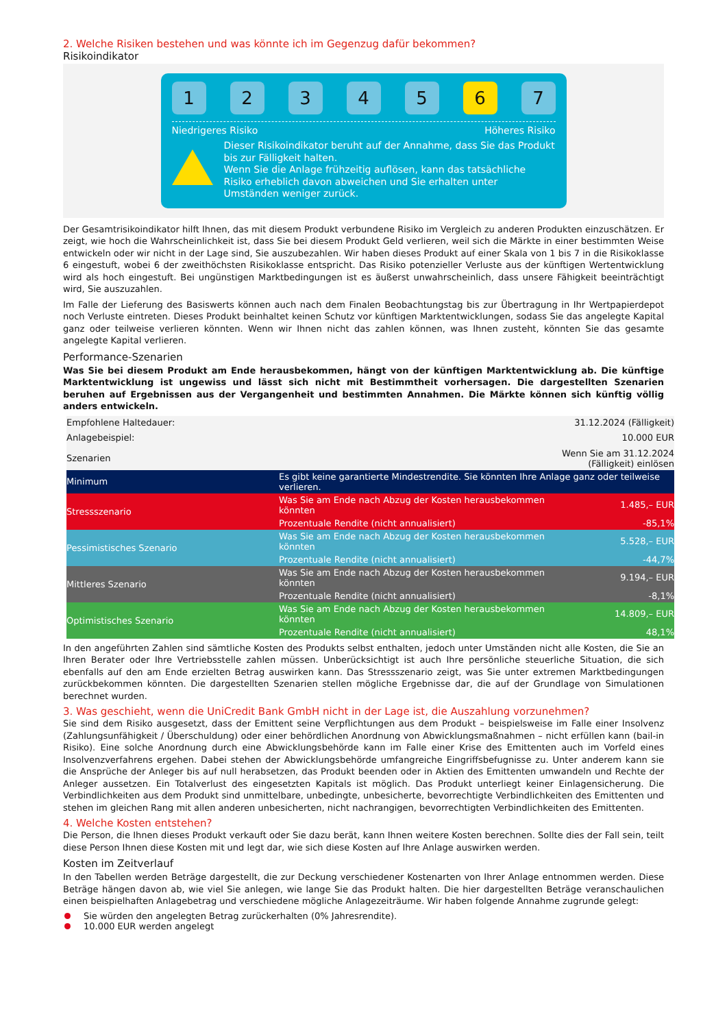2. Welche Risiken bestehen und was könnte ich im Gegenzug dafür bekommen?
Risikoindikator
1 2 3 4 5 6 7
Niedrigeres Risiko Höheres Risiko
Dieser Risikoindikator beruht auf der Annahme, dass Sie das Produkt bis zur Fälligkeit halten.
Wenn Sie die Anlage frühzeitig auflösen, kann das tatsächliche Risiko erheblich davon abweichen und Sie erhalten unter Umständen weniger zurück.
Der Gesamtrisikoindikator hilft Ihnen, das mit diesem Produkt verbundene Risiko im Vergleich zu anderen Produkten einzuschätzen. Er zeigt, wie hoch die Wahrscheinlichkeit ist, dass Sie bei diesem Produkt Geld verlieren, weil sich die Märkte in einer bestimmten Weise entwickeln oder wir nicht in der Lage sind, Sie auszubezahlen. Wir haben dieses Produkt auf einer Skala von 1 bis 7 in die Risikoklasse 6 eingestuft, wobei 6 der zweithöchsten Risikoklasse entspricht. Das Risiko potenzieller Verluste aus der künftigen Wertentwicklung wird als hoch eingestuft. Bei ungünstigen Marktbedingungen ist es äußerst unwahrscheinlich, dass unsere Fähigkeit beeinträchtigt wird, Sie auszuzahlen.
Im Falle der Lieferung des Basiswerts können auch nach dem Finalen Beobachtungstag bis zur Übertragung in Ihr Wertpapierdepot noch Verluste eintreten. Dieses Produkt beinhaltet keinen Schutz vor künftigen Marktentwicklungen, sodass Sie das angelegte Kapital ganz oder teilweise verlieren könnten. Wenn wir Ihnen nicht das zahlen können, was Ihnen zusteht, könnten Sie das gesamte angelegte Kapital verlieren.
Performance-Szenarien
Was Sie bei diesem Produkt am Ende herausbekommen, hängt von der künftigen Marktentwicklung ab. Die künftige Marktentwicklung ist ungewiss und lässt sich nicht mit Bestimmtheit vorhersagen. Die dargestellten Szenarien beruhen auf Ergebnissen aus der Vergangenheit und bestimmten Annahmen. Die Märkte können sich künftig völlig anders entwickeln.
| Empfohlene Haltedauer: | | 31.12.2024 (Fälligkeit) |
| Anlagebeispiel: | | 10.000 EUR |
| Szenarien | | Wenn Sie am 31.12.2024 (Fälligkeit) einlösen |
| Minimum | Es gibt keine garantierte Mindestrendite. Sie könnten Ihre Anlage ganz oder teilweise verlieren. | |
| Stressszenario | Was Sie am Ende nach Abzug der Kosten herausbekommen könnten | 1.485,– EUR |
| | Prozentuale Rendite (nicht annualisiert) | -85,1% |
| Pessimistisches Szenario | Was Sie am Ende nach Abzug der Kosten herausbekommen könnten | 5.528,– EUR |
| | Prozentuale Rendite (nicht annualisiert) | -44,7% |
| Mittleres Szenario | Was Sie am Ende nach Abzug der Kosten herausbekommen könnten | 9.194,– EUR |
| | Prozentuale Rendite (nicht annualisiert) | -8,1% |
| Optimistisches Szenario | Was Sie am Ende nach Abzug der Kosten herausbekommen könnten | 14.809,– EUR |
| | Prozentuale Rendite (nicht annualisiert) | 48,1% |
In den angeführten Zahlen sind sämtliche Kosten des Produkts selbst enthalten, jedoch unter Umständen nicht alle Kosten, die Sie an Ihren Berater oder Ihre Vertriebsstelle zahlen müssen. Unberücksichtigt ist auch Ihre persönliche steuerliche Situation, die sich ebenfalls auf den am Ende erzielten Betrag auswirken kann. Das Stressszenario zeigt, was Sie unter extremen Marktbedingungen zurückbekommen könnten. Die dargestellten Szenarien stellen mögliche Ergebnisse dar, die auf der Grundlage von Simulationen berechnet wurden.
3. Was geschieht, wenn die UniCredit Bank GmbH nicht in der Lage ist, die Auszahlung vorzunehmen?
Sie sind dem Risiko ausgesetzt, dass der Emittent seine Verpflichtungen aus dem Produkt – beispielsweise im Falle einer Insolvenz (Zahlungsunfähigkeit / Überschuldung) oder einer behördlichen Anordnung von Abwicklungsmaßnahmen – nicht erfüllen kann (bail-in Risiko). Eine solche Anordnung durch eine Abwicklungsbehörde kann im Falle einer Krise des Emittenten auch im Vorfeld eines Insolvenzverfahrens ergehen. Dabei stehen der Abwicklungsbehörde umfangreiche Eingriffsbefugnisse zu. Unter anderem kann sie die Ansprüche der Anleger bis auf null herabsetzen, das Produkt beenden oder in Aktien des Emittenten umwandeln und Rechte der Anleger aussetzen. Ein Totalverlust des eingesetzten Kapitals ist möglich. Das Produkt unterliegt keiner Einlagensicherung. Die Verbindlichkeiten aus dem Produkt sind unmittelbare, unbedingte, unbesicherte, bevorrechtigte Verbindlichkeiten des Emittenten und stehen im gleichen Rang mit allen anderen unbesicherten, nicht nachrangigen, bevorrechtigten Verbindlichkeiten des Emittenten.
4. Welche Kosten entstehen?
Die Person, die Ihnen dieses Produkt verkauft oder Sie dazu berät, kann Ihnen weitere Kosten berechnen. Sollte dies der Fall sein, teilt diese Person Ihnen diese Kosten mit und legt dar, wie sich diese Kosten auf Ihre Anlage auswirken werden.
Kosten im Zeitverlauf
In den Tabellen werden Beträge dargestellt, die zur Deckung verschiedener Kostenarten von Ihrer Anlage entnommen werden. Diese Beträge hängen davon ab, wie viel Sie anlegen, wie lange Sie das Produkt halten. Die hier dargestellten Beträge veranschaulichen einen beispielhaften Anlagebetrag und verschiedene mögliche Anlagezeiträume. Wir haben folgende Annahme zugrunde gelegt:
Sie würden den angelegten Betrag zurückerhalten (0% Jahresrendite).
10.000 EUR werden angelegt